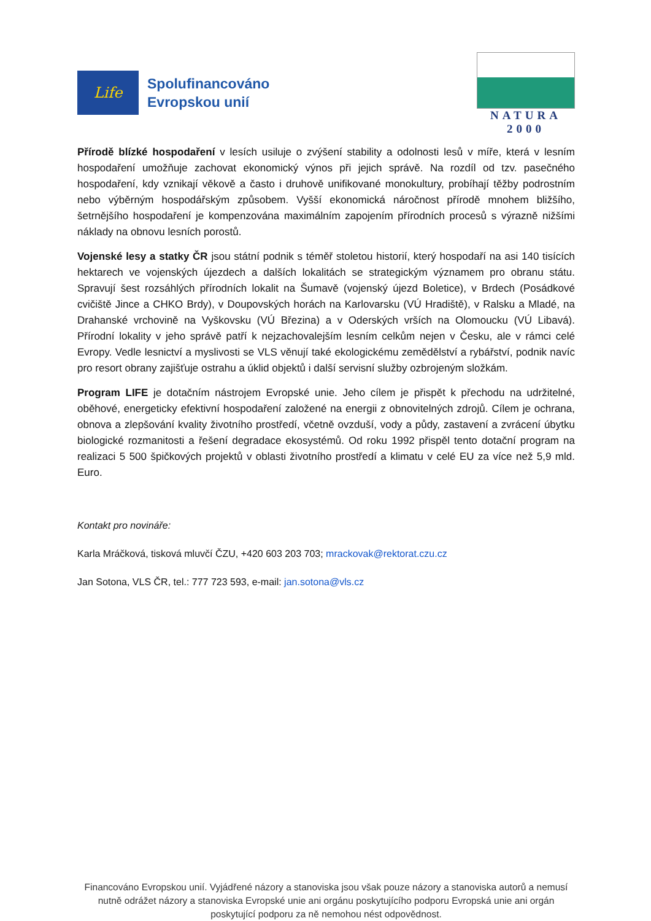Life
Spolufinancováno
Evropskou unií
NATURA 2000
Přírodě blízké hospodaření v lesích usiluje o zvýšení stability a odolnosti lesů v míře, která v lesním hospodaření umožňuje zachovat ekonomický výnos při jejich správě. Na rozdíl od tzv. pasečného hospodaření, kdy vznikají věkově a často i druhově unifikované monokultury, probíhají těžby podrostním nebo výběrným hospodářským způsobem. Vyšší ekonomická náročnost přírodě mnohem bližšího, šetrnějšího hospodaření je kompenzována maximálním zapojením přírodních procesů s výrazně nižšími náklady na obnovu lesních porostů.
Vojenské lesy a statky ČR jsou státní podnik s téměř stoletou historií, který hospodaří na asi 140 tisících hektarech ve vojenských újezdech a dalších lokalitách se strategickým významem pro obranu státu. Spravují šest rozsáhlých přírodních lokalit na Šumavě (vojenský újezd Boletice), v Brdech (Posádkové cvičiště Jince a CHKO Brdy), v Doupovských horách na Karlovarsku (VÚ Hradiště), v Ralsku a Mladé, na Drahanské vrchovině na Vyškovsku (VÚ Březina) a v Oderských vrších na Olomoucku (VÚ Libavá). Přírodní lokality v jeho správě patří k nejzachovalejším lesním celkům nejen v Česku, ale v rámci celé Evropy. Vedle lesnictví a myslivosti se VLS věnují také ekologickému zemědělství a rybářství, podnik navíc pro resort obrany zajišťuje ostrahu a úklid objektů i další servisní služby ozbrojeným složkám.
Program LIFE je dotačním nástrojem Evropské unie. Jeho cílem je přispět k přechodu na udržitelné, oběhové, energeticky efektivní hospodaření založené na energii z obnovitelných zdrojů. Cílem je ochrana, obnova a zlepšování kvality životního prostředí, včetně ovzduší, vody a půdy, zastavení a zvrácení úbytku biologické rozmanitosti a řešení degradace ekosystémů. Od roku 1992 přispěl tento dotační program na realizaci 5 500 špičkových projektů v oblasti životního prostředí a klimatu v celé EU za více než 5,9 mld. Euro.
Kontakt pro novináře:
Karla Mráčková, tisková mluvčí ČZU, +420 603 203 703; mrackovak@rektorat.czu.cz
Jan Sotona, VLS ČR, tel.: 777 723 593, e-mail: jan.sotona@vls.cz
Financováno Evropskou unií. Vyjádřené názory a stanoviska jsou však pouze názory a stanoviska autorů a nemusí nutně odrážet názory a stanoviska Evropské unie ani orgánu poskytujícího podporu Evropská unie ani orgán poskytující podporu za ně nemohou nést odpovědnost.